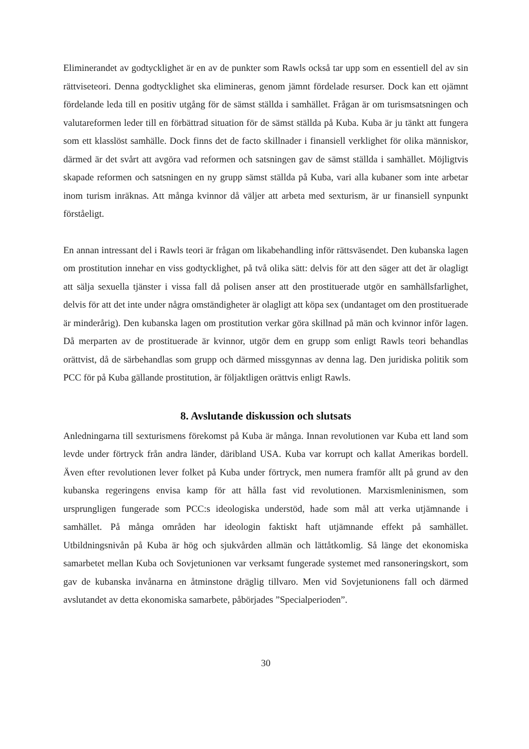Eliminerandet av godtycklighet är en av de punkter som Rawls också tar upp som en essentiell del av sin rättviseteori. Denna godtycklighet ska elimineras, genom jämnt fördelade resurser. Dock kan ett ojämnt fördelande leda till en positiv utgång för de sämst ställda i samhället. Frågan är om turismsatsningen och valutareformen leder till en förbättrad situation för de sämst ställda på Kuba. Kuba är ju tänkt att fungera som ett klasslöst samhälle. Dock finns det de facto skillnader i finansiell verklighet för olika människor, därmed är det svårt att avgöra vad reformen och satsningen gav de sämst ställda i samhället. Möjligtvis skapade reformen och satsningen en ny grupp sämst ställda på Kuba, vari alla kubaner som inte arbetar inom turism inräknas. Att många kvinnor då väljer att arbeta med sexturism, är ur finansiell synpunkt förståeligt.
En annan intressant del i Rawls teori är frågan om likabehandling inför rättsväsendet. Den kubanska lagen om prostitution innehar en viss godtycklighet, på två olika sätt: delvis för att den säger att det är olagligt att sälja sexuella tjänster i vissa fall då polisen anser att den prostituerade utgör en samhällsfarlighet, delvis för att det inte under några omständigheter är olagligt att köpa sex (undantaget om den prostituerade är minderårig). Den kubanska lagen om prostitution verkar göra skillnad på män och kvinnor inför lagen. Då merparten av de prostituerade är kvinnor, utgör dem en grupp som enligt Rawls teori behandlas orättvist, då de särbehandlas som grupp och därmed missgynnas av denna lag. Den juridiska politik som PCC för på Kuba gällande prostitution, är följaktligen orättvis enligt Rawls.
8. Avslutande diskussion och slutsats
Anledningarna till sexturismens förekomst på Kuba är många. Innan revolutionen var Kuba ett land som levde under förtryck från andra länder, däribland USA. Kuba var korrupt och kallat Amerikas bordell. Även efter revolutionen lever folket på Kuba under förtryck, men numera framför allt på grund av den kubanska regeringens envisa kamp för att hålla fast vid revolutionen. Marxismleninismen, som ursprungligen fungerade som PCC:s ideologiska understöd, hade som mål att verka utjämnande i samhället. På många områden har ideologin faktiskt haft utjämnande effekt på samhället. Utbildningsnivån på Kuba är hög och sjukvården allmän och lättåtkomlig. Så länge det ekonomiska samarbetet mellan Kuba och Sovjetunionen var verksamt fungerade systemet med ransoneringskort, som gav de kubanska invånarna en åtminstone dräglig tillvaro. Men vid Sovjetunionens fall och därmed avslutandet av detta ekonomiska samarbete, påbörjades ”Specialperioden”.
30